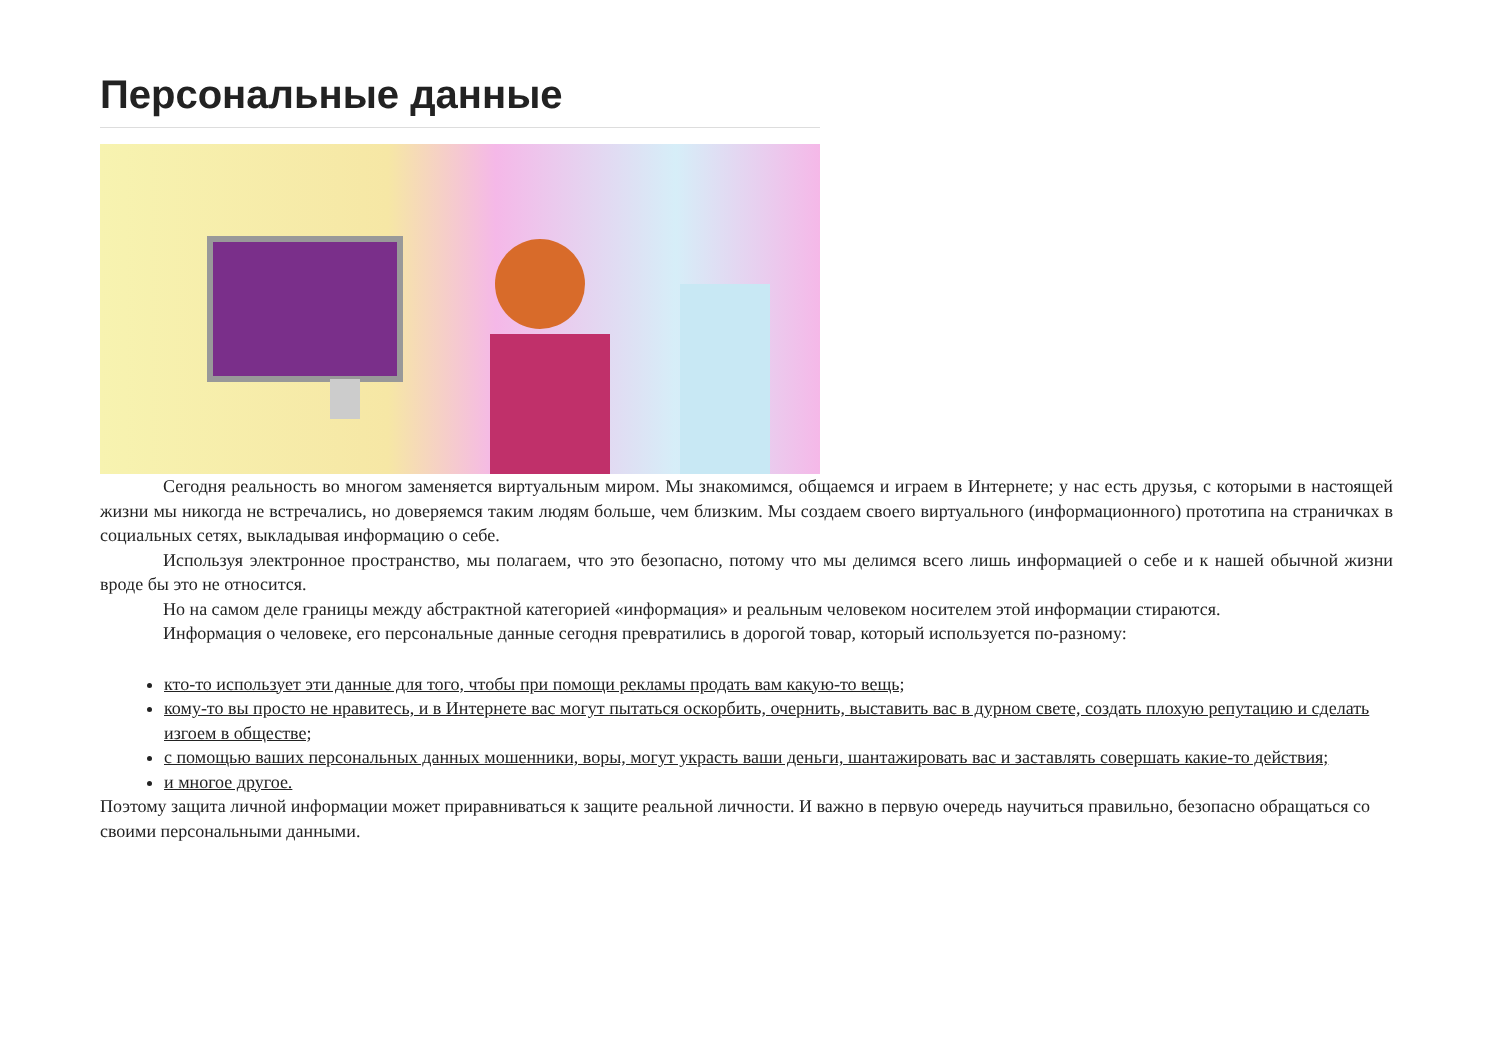Персональные данные
Сегодня реальность во многом заменяется виртуальным миром. Мы знакомимся, общаемся и играем в Интернете; у нас есть друзья, с которыми в настоящей жизни мы никогда не встречались, но доверяемся таким людям больше, чем близким. Мы создаем своего виртуального (информационного) прототипа на страничках в социальных сетях, выкладывая информацию о себе.
Используя электронное пространство, мы полагаем, что это безопасно, потому что мы делимся всего лишь информацией о себе и к нашей обычной жизни вроде бы это не относится.
Но на самом деле границы между абстрактной категорией «информация» и реальным человеком носителем этой информации стираются.
Информация о человеке, его персональные данные сегодня превратились в дорогой товар, который используется по-разному:
кто-то использует эти данные для того, чтобы при помощи рекламы продать вам какую-то вещь;
кому-то вы просто не нравитесь, и в Интернете вас могут пытаться оскорбить, очернить, выставить вас в дурном свете, создать плохую репутацию и сделать изгоем в обществе;
с помощью ваших персональных данных мошенники, воры, могут украсть ваши деньги, шантажировать вас и заставлять совершать какие-то действия;
и многое другое.
Поэтому защита личной информации может приравниваться к защите реальной личности. И важно в первую очередь научиться правильно, безопасно обращаться со своими персональными данными.